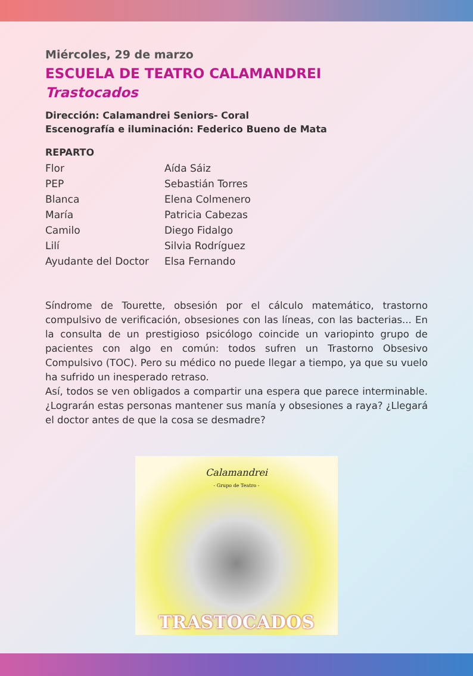Miércoles, 29 de marzo
ESCUELA DE TEATRO CALAMANDREI
Trastocados
Dirección: Calamandrei Seniors- Coral
Escenografía e iluminación: Federico Bueno de Mata
REPARTO
| Flor | Aída Sáiz |
| PEP | Sebastián Torres |
| Blanca | Elena Colmenero |
| María | Patricia Cabezas |
| Camilo | Diego Fidalgo |
| Lilí | Silvia Rodríguez |
| Ayudante del Doctor | Elsa Fernando |
Síndrome de Tourette, obsesión por el cálculo matemático, trastorno compulsivo de verificación, obsesiones con las líneas, con las bacterias... En la consulta de un prestigioso psicólogo coincide un variopinto grupo de pacientes con algo en común: todos sufren un Trastorno Obsesivo Compulsivo (TOC). Pero su médico no puede llegar a tiempo, ya que su vuelo ha sufrido un inesperado retraso.
Así, todos se ven obligados a compartir una espera que parece interminable. ¿Lograrán estas personas mantener sus manía y obsesiones a raya? ¿Llegará el doctor antes de que la cosa se desmadre?
Calamandrei
- Grupo de Teatro -
TRASTOCADOS